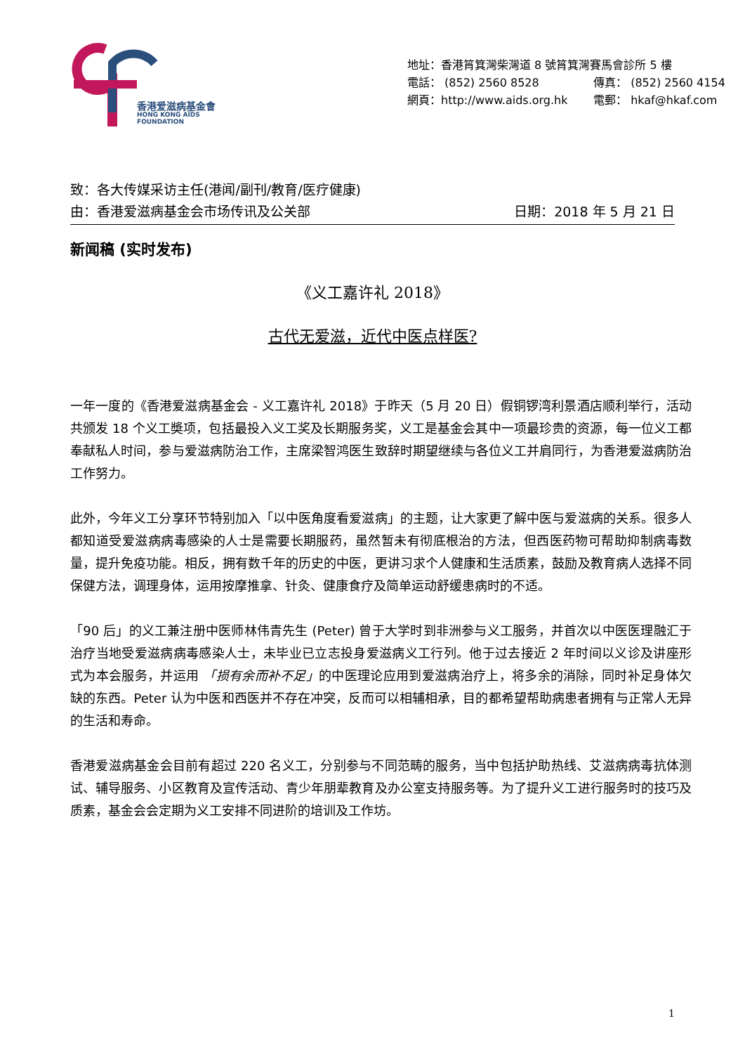香港爱滋病基金會
HONG KONG AIDS FOUNDATION
地址：香港筲箕灣柴灣道 8 號筲箕灣賽馬會診所 5 樓
電話： (852) 2560 8528 傳真： (852) 2560 4154
網頁：http://www.aids.org.hk 電郵： hkaf@hkaf.com
致：各大传媒采访主任(港闻/副刊/教育/医疗健康)
由：香港爱滋病基金会市场传讯及公关部 日期：2018 年 5 月 21 日
新闻稿 (实时发布)
《义工嘉许礼 2018》
古代无爱滋，近代中医点样医?
一年一度的《香港爱滋病基金会 - 义工嘉许礼 2018》于昨天（5 月 20 日）假铜锣湾利景酒店顺利举行，活动共颁发 18 个义工奬项，包括最投入义工奖及长期服务奖，义工是基金会其中一项最珍贵的资源，每一位义工都奉献私人时间，参与爱滋病防治工作，主席梁智鸿医生致辞时期望继续与各位义工并肩同行，为香港爱滋病防治工作努力。
此外，今年义工分享环节特别加入「以中医角度看爱滋病」的主题，让大家更了解中医与爱滋病的关系。很多人都知道受爱滋病病毒感染的人士是需要长期服药，虽然暂未有彻底根治的方法，但西医药物可帮助抑制病毒数量，提升免疫功能。相反，拥有数千年的历史的中医，更讲习求个人健康和生活质素，鼓励及教育病人选择不同保健方法，调理身体，运用按摩推拿、针灸、健康食疗及简单运动舒缓患病时的不适。
「90 后」的义工兼注册中医师林伟青先生 (Peter) 曾于大学时到非洲参与义工服务，并首次以中医医理融汇于治疗当地受爱滋病病毒感染人士，未毕业已立志投身爱滋病义工行列。他于过去接近 2 年时间以义诊及讲座形式为本会服务，并运用 「损有余而补不足」的中医理论应用到爱滋病治疗上，将多余的消除，同时补足身体欠缺的东西。Peter 认为中医和西医并不存在冲突，反而可以相辅相承，目的都希望帮助病患者拥有与正常人无异的生活和寿命。
香港爱滋病基金会目前有超过 220 名义工，分别参与不同范畴的服务，当中包括护助热线、艾滋病病毒抗体测试、辅导服务、小区教育及宣传活动、青少年朋辈教育及办公室支持服务等。为了提升义工进行服务时的技巧及质素，基金会会定期为义工安排不同进阶的培训及工作坊。
1